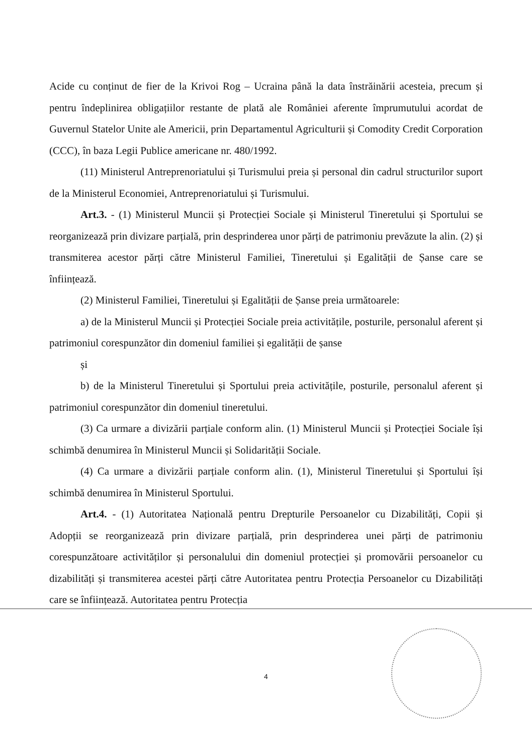Acide cu conținut de fier de la Krivoi Rog – Ucraina până la data înstrăinării acesteia, precum și pentru îndeplinirea obligațiilor restante de plată ale României aferente împrumutului acordat de Guvernul Statelor Unite ale Americii, prin Departamentul Agriculturii și Comodity Credit Corporation (CCC), în baza Legii Publice americane nr. 480/1992.
(11) Ministerul Antreprenoriatului și Turismului preia și personal din cadrul structurilor suport de la Ministerul Economiei, Antreprenoriatului și Turismului.
Art.3. - (1) Ministerul Muncii și Protecției Sociale și Ministerul Tineretului și Sportului se reorganizează prin divizare parțială, prin desprinderea unor părți de patrimoniu prevăzute la alin. (2) și transmiterea acestor părți către Ministerul Familiei, Tineretului și Egalității de Șanse care se înființează.
(2) Ministerul Familiei, Tineretului și Egalității de Șanse preia următoarele:
a) de la Ministerul Muncii și Protecției Sociale preia activitățile, posturile, personalul aferent și patrimoniul corespunzător din domeniul familiei și egalității de șanse
și
b) de la Ministerul Tineretului și Sportului preia activitățile, posturile, personalul aferent și patrimoniul corespunzător din domeniul tineretului.
(3) Ca urmare a divizării parțiale conform alin. (1) Ministerul Muncii și Protecției Sociale își schimbă denumirea în Ministerul Muncii și Solidarității Sociale.
(4) Ca urmare a divizării parțiale conform alin. (1), Ministerul Tineretului și Sportului își schimbă denumirea în Ministerul Sportului.
Art.4. - (1) Autoritatea Națională pentru Drepturile Persoanelor cu Dizabilități, Copii și Adopții se reorganizează prin divizare parțială, prin desprinderea unei părți de patrimoniu corespunzătoare activităților și personalului din domeniul protecției și promovării persoanelor cu dizabilități și transmiterea acestei părți către Autoritatea pentru Protecția Persoanelor cu Dizabilități care se înființează. Autoritatea pentru Protecția
4